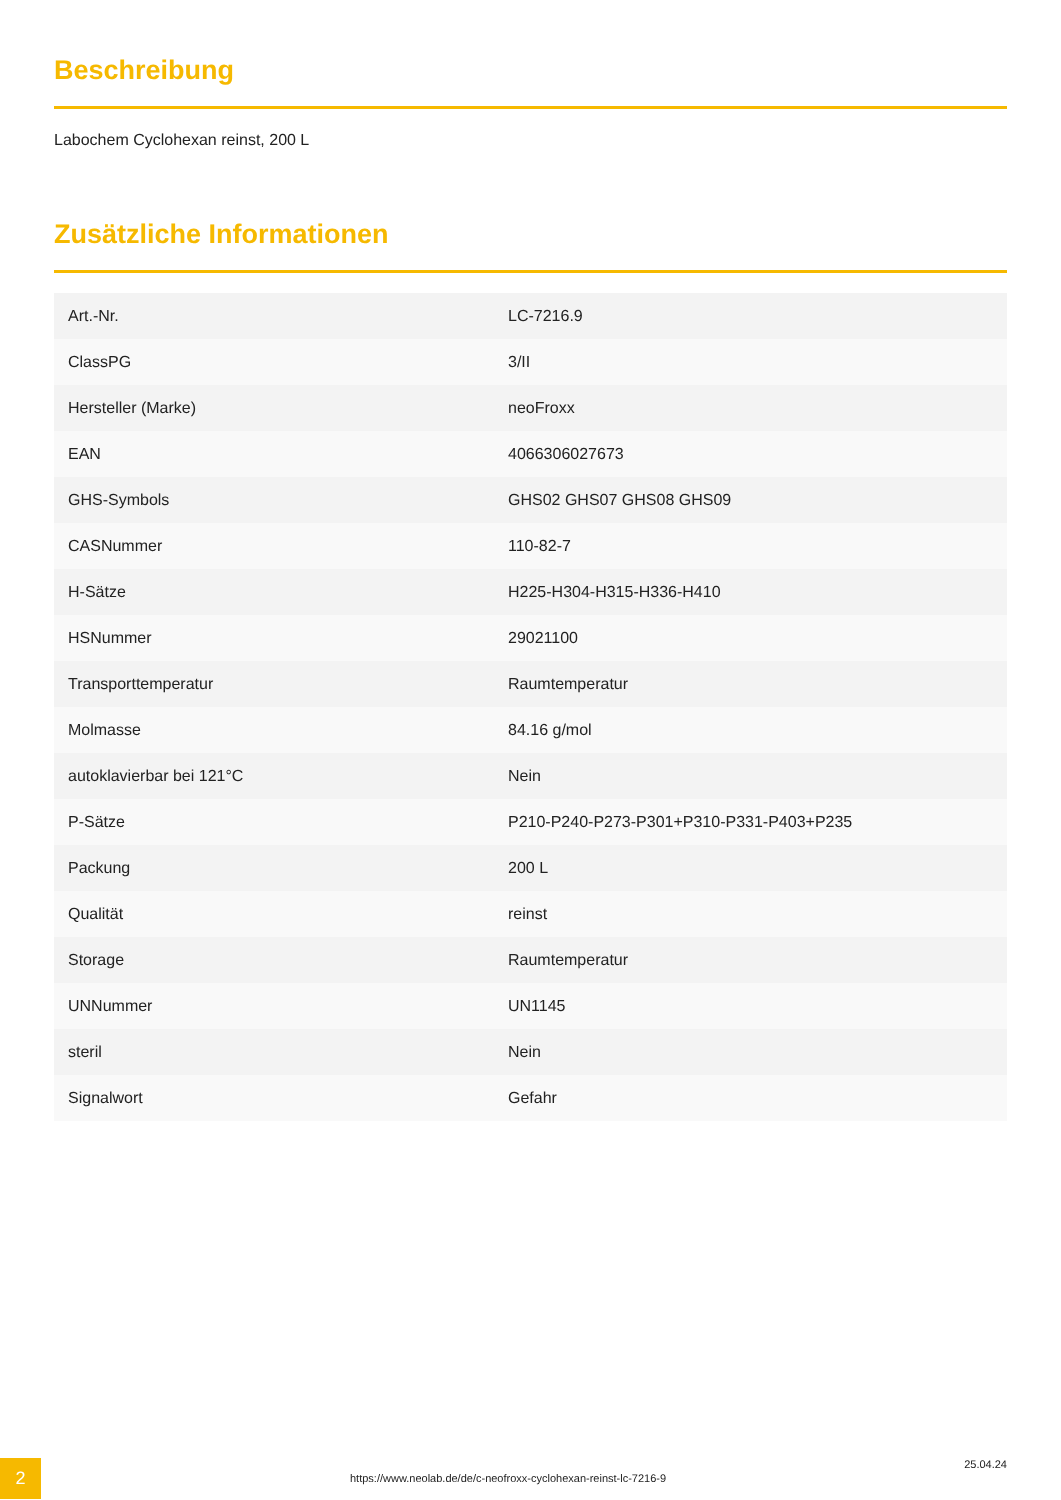Beschreibung
Labochem Cyclohexan reinst, 200 L
Zusätzliche Informationen
| Art.-Nr. | LC-7216.9 |
| ClassPG | 3/II |
| Hersteller (Marke) | neoFroxx |
| EAN | 4066306027673 |
| GHS-Symbols | GHS02 GHS07 GHS08 GHS09 |
| CASNummer | 110-82-7 |
| H-Sätze | H225-H304-H315-H336-H410 |
| HSNummer | 29021100 |
| Transporttemperatur | Raumtemperatur |
| Molmasse | 84.16 g/mol |
| autoklavierbar bei 121°C | Nein |
| P-Sätze | P210-P240-P273-P301+P310-P331-P403+P235 |
| Packung | 200 L |
| Qualität | reinst |
| Storage | Raumtemperatur |
| UNNummer | UN1145 |
| steril | Nein |
| Signalwort | Gefahr |
2
https://www.neolab.de/de/c-neofroxx-cyclohexan-reinst-lc-7216-9
25.04.24